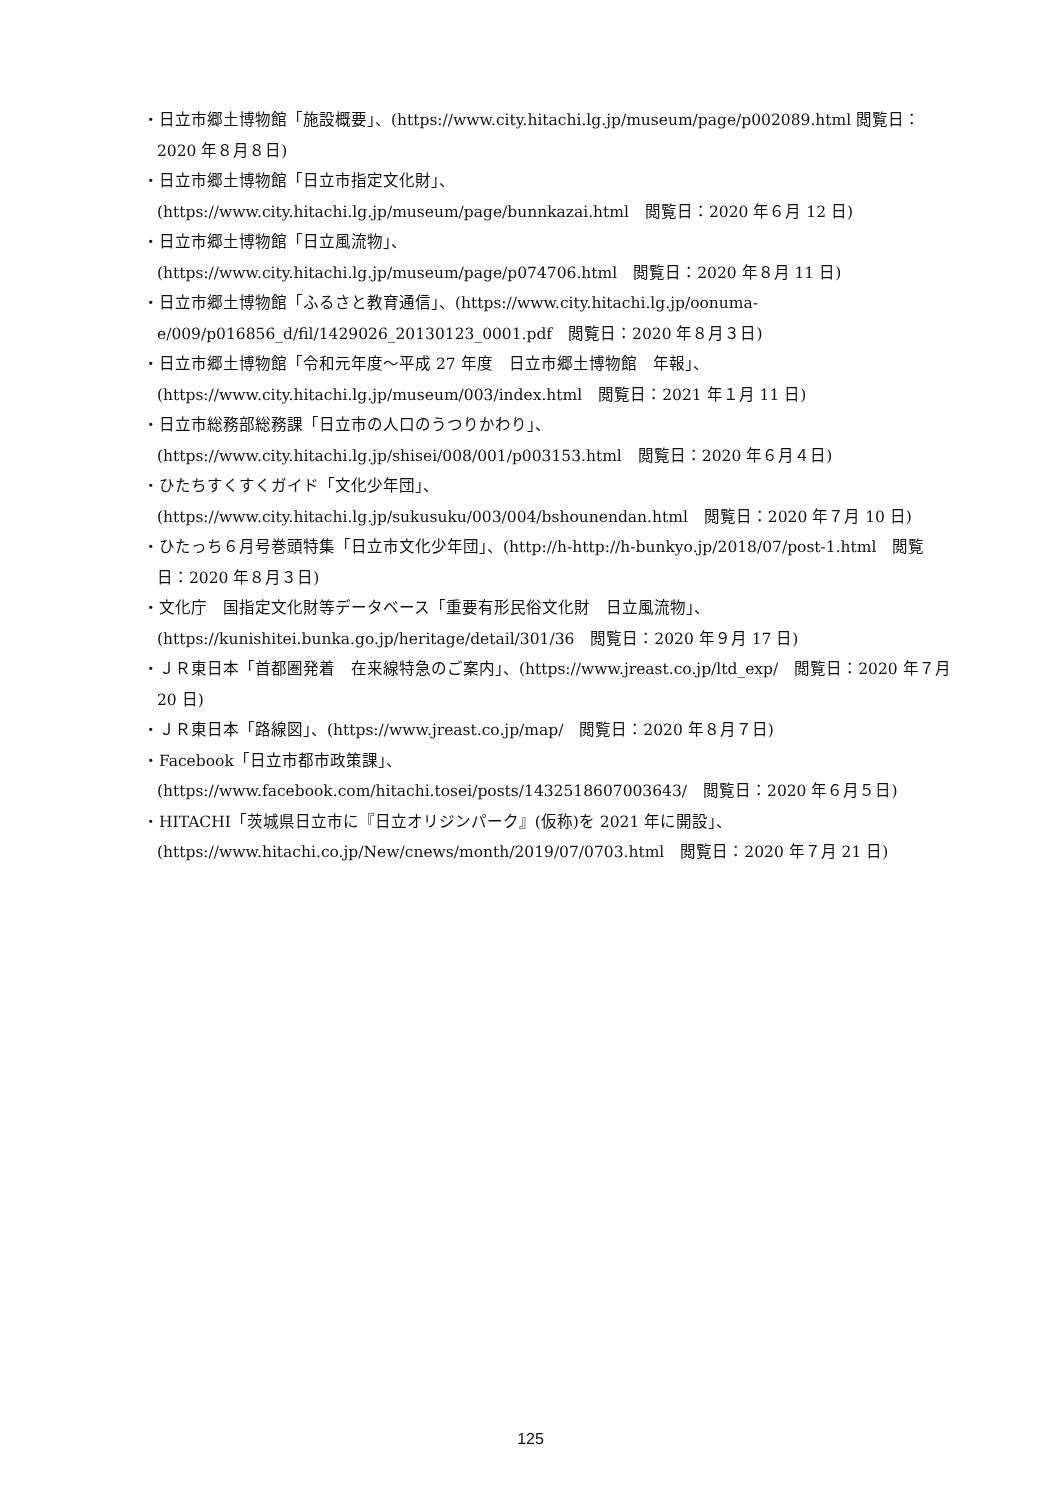・日立市郷土博物館「施設概要」、(https://www.city.hitachi.lg.jp/museum/page/p002089.html 閲覧日：2020 年８月８日)
・日立市郷土博物館「日立市指定文化財」、
(https://www.city.hitachi.lg.jp/museum/page/bunnkazai.html　閲覧日：2020 年６月 12 日)
・日立市郷土博物館「日立風流物」、
(https://www.city.hitachi.lg.jp/museum/page/p074706.html　閲覧日：2020 年８月 11 日)
・日立市郷土博物館「ふるさと教育通信」、(https://www.city.hitachi.lg.jp/oonuma-e/009/p016856_d/fil/1429026_20130123_0001.pdf　閲覧日：2020 年８月３日)
・日立市郷土博物館「令和元年度～平成 27 年度　日立市郷土博物館　年報」、
(https://www.city.hitachi.lg.jp/museum/003/index.html　閲覧日：2021 年１月 11 日)
・日立市総務部総務課「日立市の人口のうつりかわり」、
(https://www.city.hitachi.lg.jp/shisei/008/001/p003153.html　閲覧日：2020 年６月４日)
・ひたちすくすくガイド「文化少年団」、
(https://www.city.hitachi.lg.jp/sukusuku/003/004/bshounendan.html　閲覧日：2020 年７月 10 日)
・ひたっち６月号巻頭特集「日立市文化少年団」、(http://h-http://h-bunkyo.jp/2018/07/post-1.html　閲覧日：2020 年８月３日)
・文化庁　国指定文化財等データベース「重要有形民俗文化財　日立風流物」、
(https://kunishitei.bunka.go.jp/heritage/detail/301/36　閲覧日：2020 年９月 17 日)
・ＪＲ東日本「首都圏発着　在来線特急のご案内」、(https://www.jreast.co.jp/ltd_exp/　閲覧日：2020 年７月 20 日)
・ＪＲ東日本「路線図」、(https://www.jreast.co.jp/map/　閲覧日：2020 年８月７日)
・Facebook「日立市都市政策課」、
(https://www.facebook.com/hitachi.tosei/posts/1432518607003643/　閲覧日：2020 年６月５日)
・HITACHI「茨城県日立市に『日立オリジンパーク』(仮称)を 2021 年に開設」、
(https://www.hitachi.co.jp/New/cnews/month/2019/07/0703.html　閲覧日：2020 年７月 21 日)
125